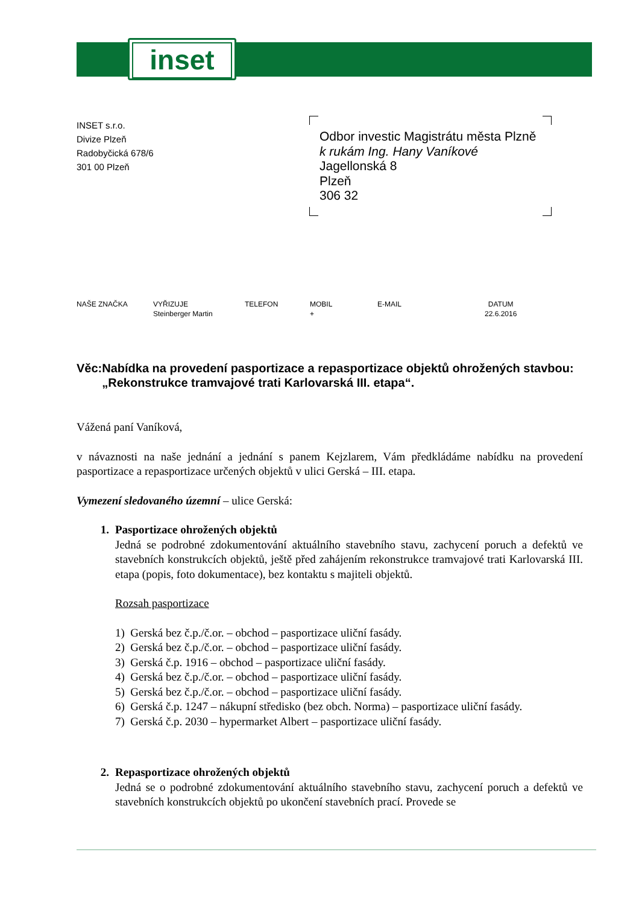inset
INSET s.r.o.
Divize Plzeň
Radobyčická 678/6
301 00 Plzeň
Odbor investic Magistrátu města Plzně
k rukám Ing. Hany Vaníkové
Jagellonská 8
Plzeň
306 32
| NAŠE ZNAČKA | VYŘIZUJE Steinberger Martin | TELEFON | MOBIL + | E-MAIL | DATUM 22.6.2016 |
Věc: Nabídka na provedení pasportizace a repasportizace objektů ohrožených stavbou: „Rekonstrukce tramvajové trati Karlovarská III. etapa“.
Vážená paní Vaníková,
v návaznosti na naše jednání a jednání s panem Kejzlarem, Vám předkládáme nabídku na provedení pasportizace a repasportizace určených objektů v ulici Gerská – III. etapa.
Vymezení sledovaného územní – ulice Gerská:
1. Pasportizace ohrožených objektů
Jedná se podrobné zdokumentování aktuálního stavebního stavu, zachycení poruch a defektů ve stavebních konstrukcích objektů, ještě před zahájením rekonstrukce tramvajové trati Karlovarská III. etapa (popis, foto dokumentace), bez kontaktu s majiteli objektů.
Rozsah pasportizace
1) Gerská bez č.p./č.or. – obchod – pasportizace uliční fasády.
2) Gerská bez č.p./č.or. – obchod – pasportizace uliční fasády.
3) Gerská č.p. 1916 – obchod – pasportizace uliční fasády.
4) Gerská bez č.p./č.or. – obchod – pasportizace uliční fasády.
5) Gerská bez č.p./č.or. – obchod – pasportizace uliční fasády.
6) Gerská č.p. 1247 – nákupní středisko (bez obch. Norma) – pasportizace uliční fasády.
7) Gerská č.p. 2030 – hypermarket Albert – pasportizace uliční fasády.
2. Repasportizace ohrožených objektů
Jedná se o podrobné zdokumentování aktuálního stavebního stavu, zachycení poruch a defektů ve stavebních konstrukcích objektů po ukončení stavebních prací. Provede se